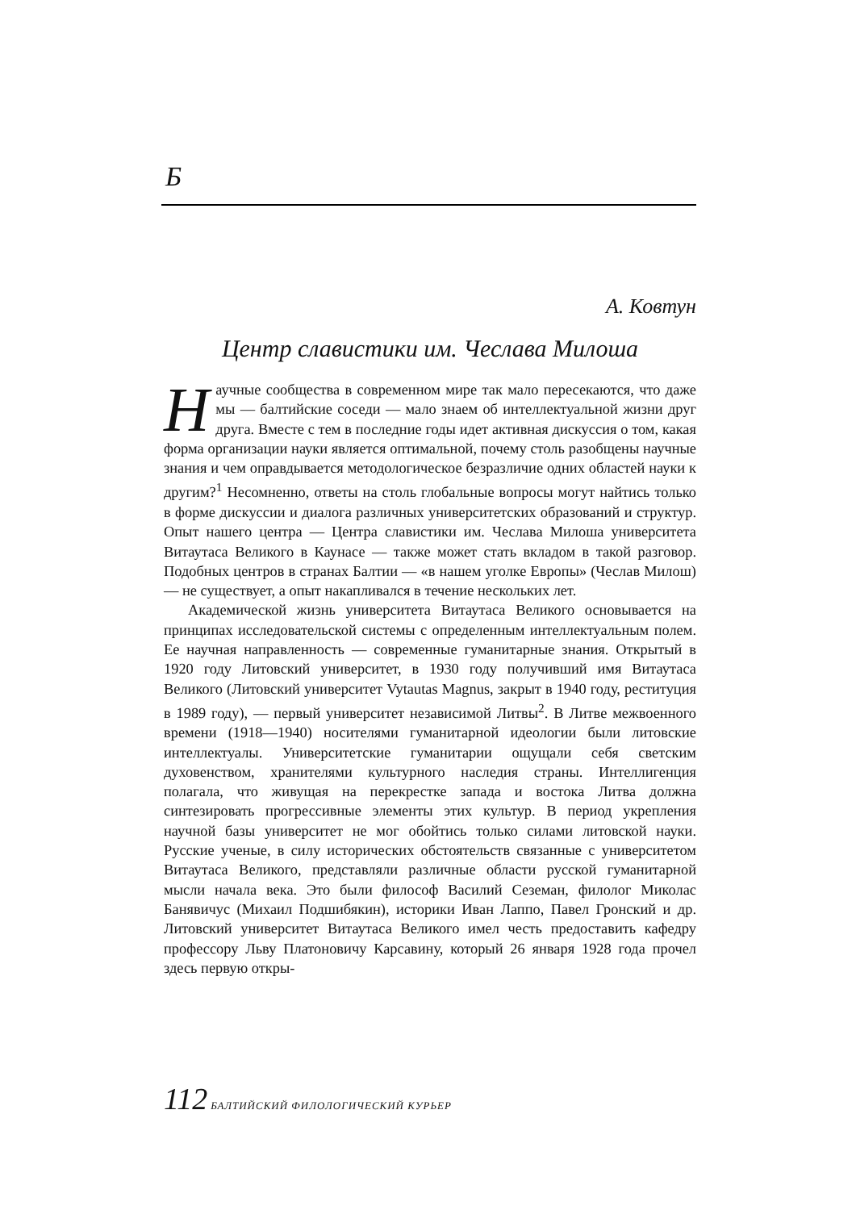Ƃ
А. Ковтун
Центр славистики им. Чеслава Милоша
Научные сообщества в современном мире так мало пересекаются, что даже мы — балтийские соседи — мало знаем об интеллектуальной жизни друг друга. Вместе с тем в последние годы идет активная дискуссия о том, какая форма организации науки является оптимальной, почему столь разобщены научные знания и чем оправдывается методологическое безразличие одних областей науки к другим?<sup>1</sup> Несомненно, ответы на столь глобальные вопросы могут найтись только в форме дискуссии и диалога различных университетских образований и структур. Опыт нашего центра — Центра славистики им. Чеслава Милоша университета Витаутаса Великого в Каунасе — также может стать вкладом в такой разговор. Подобных центров в странах Балтии — «в нашем уголке Европы» (Чеслав Милош) — не существует, а опыт накапливался в течение нескольких лет.
Академической жизнь университета Витаутаса Великого основывается на принципах исследовательской системы с определенным интеллектуальным полем. Ее научная направленность — современные гуманитарные знания. Открытый в 1920 году Литовский университет, в 1930 году получивший имя Витаутаса Великого (Литовский университет Vytautas Magnus, закрыт в 1940 году, реституция в 1989 году), — первый университет независимой Литвы<sup>2</sup>. В Литве межвоенного времени (1918—1940) носителями гуманитарной идеологии были литовские интеллектуалы. Университетские гуманитарии ощущали себя светским духовенством, хранителями культурного наследия страны. Интеллигенция полагала, что живущая на перекрестке запада и востока Литва должна синтезировать прогрессивные элементы этих культур. В период укрепления научной базы университет не мог обойтись только силами литовской науки. Русские ученые, в силу исторических обстоятельств связанные с университетом Витаутаса Великого, представляли различные области русской гуманитарной мысли начала века. Это были философ Василий Сеземан, филолог Миколас Банявичус (Михаил Подшибякин), историки Иван Лаппо, Павел Гронский и др. Литовский университет Витаутаса Великого имел честь предоставить кафедру профессору Льву Платоновичу Карсавину, который 26 января 1928 года прочел здесь первую откры-
112 БАЛТИЙСКИЙ ФИЛОЛОГИЧЕСКИЙ КУРЬЕР